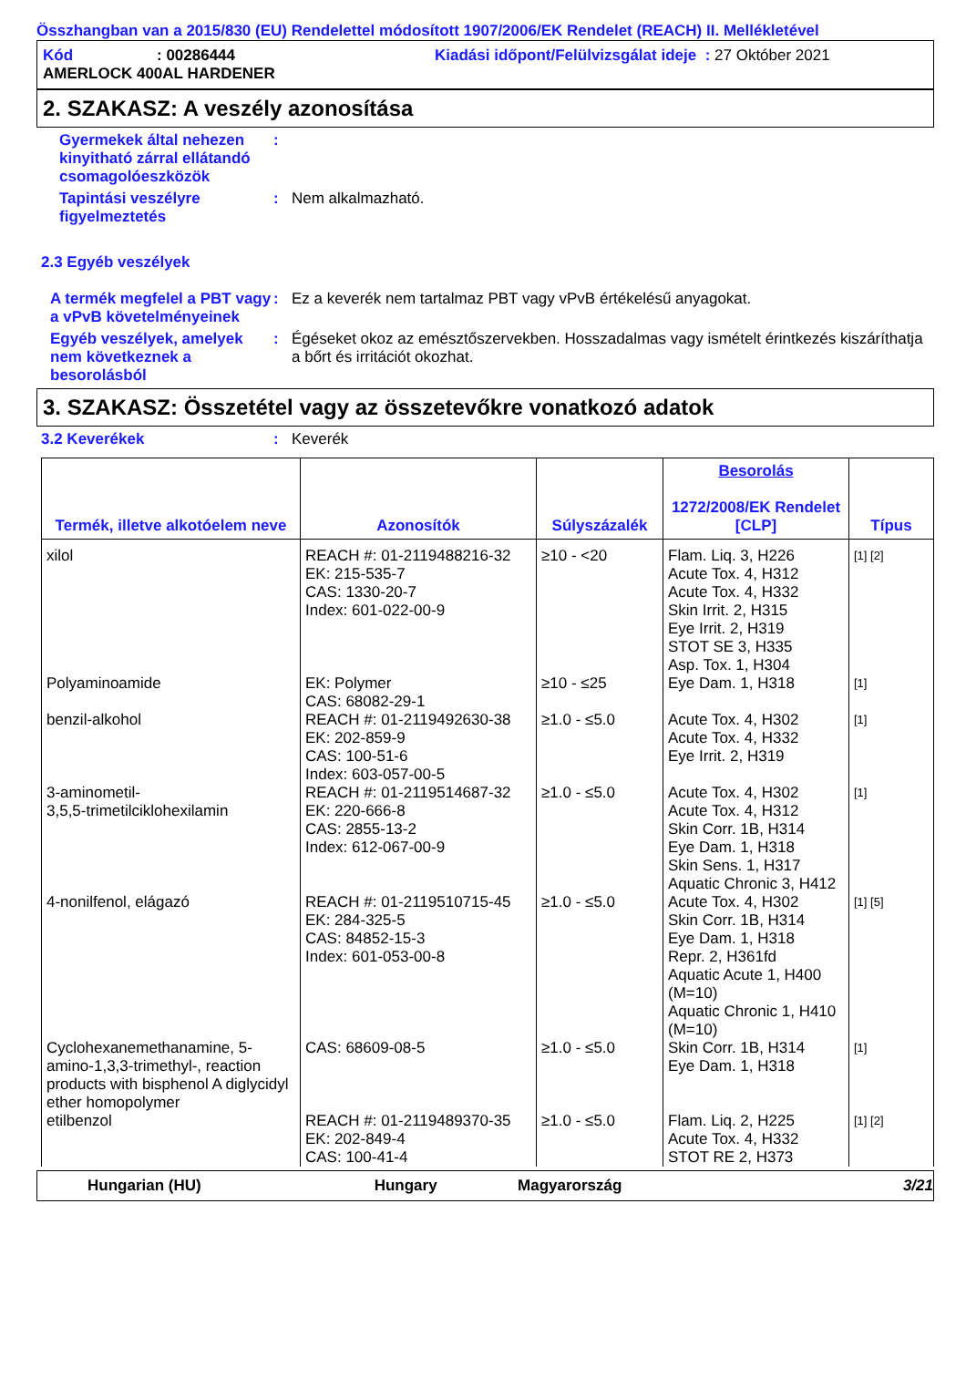Összhangban van a 2015/830 (EU) Rendelettel módosított 1907/2006/EK Rendelet (REACH) II. Mellékletével
Kód: 00286444 Kiadási időpont/Felülvizsgálat ideje : 27 Október 2021
AMERLOCK 400AL HARDENER
2. SZAKASZ: A veszély azonosítása
Gyermekek által nehezen kinyitható zárral ellátandó csomagolóeszközök
:
Tapintási veszélyre figyelmeztetés
: Nem alkalmazható.
2.3 Egyéb veszélyek
A termék megfelel a PBT vagy a vPvB követelményeinek
: Ez a keverék nem tartalmaz PBT vagy vPvB értékelésű anyagokat.
Egyéb veszélyek, amelyek nem következnek a besorolásból
: Égéseket okoz az emésztőszervekben. Hosszadalmas vagy ismételt érintkezés kiszáríthatja a bőrt és irritációt okozhat.
3. SZAKASZ: Összetétel vagy az összetevőkre vonatkozó adatok
3.2 Keverékek : Keverék
| Termék, illetve alkotóelem neve | Azonosítók | Súlyszázalék | Besorolás 1272/2008/EK Rendelet [CLP] | Típus |
| --- | --- | --- | --- | --- |
| xilol | REACH #: 01-2119488216-32 EK: 215-535-7 CAS: 1330-20-7 Index: 601-022-00-9 | ≥10 - <20 | Flam. Liq. 3, H226 Acute Tox. 4, H312 Acute Tox. 4, H332 Skin Irrit. 2, H315 Eye Irrit. 2, H319 STOT SE 3, H335 Asp. Tox. 1, H304 | [1] [2] |
| Polyaminoamide | EK: Polymer CAS: 68082-29-1 | ≥10 - ≤25 | Eye Dam. 1, H318 | [1] |
| benzil-alkohol | REACH #: 01-2119492630-38 EK: 202-859-9 CAS: 100-51-6 Index: 603-057-00-5 | ≥1.0 - ≤5.0 | Acute Tox. 4, H302 Acute Tox. 4, H332 Eye Irrit. 2, H319 | [1] |
| 3-aminometil- 3,5,5-trimetilciklohexilamin | REACH #: 01-2119514687-32 EK: 220-666-8 CAS: 2855-13-2 Index: 612-067-00-9 | ≥1.0 - ≤5.0 | Acute Tox. 4, H302 Acute Tox. 4, H312 Skin Corr. 1B, H314 Eye Dam. 1, H318 Skin Sens. 1, H317 Aquatic Chronic 3, H412 | [1] |
| 4-nonilfenol, elágazó | REACH #: 01-2119510715-45 EK: 284-325-5 CAS: 84852-15-3 Index: 601-053-00-8 | ≥1.0 - ≤5.0 | Acute Tox. 4, H302 Skin Corr. 1B, H314 Eye Dam. 1, H318 Repr. 2, H361fd Aquatic Acute 1, H400 (M=10) Aquatic Chronic 1, H410 (M=10) | [1] [5] |
| Cyclohexanemethanamine, 5-amino-1,3,3-trimethyl-, reaction products with bisphenol A diglycidyl ether homopolymer | CAS: 68609-08-5 | ≥1.0 - ≤5.0 | Skin Corr. 1B, H314 Eye Dam. 1, H318 | [1] |
| etilbenzol | REACH #: 01-2119489370-35 EK: 202-849-4 CAS: 100-41-4 | ≥1.0 - ≤5.0 | Flam. Liq. 2, H225 Acute Tox. 4, H332 STOT RE 2, H373 | [1] [2] |
Hungarian (HU) Hungary Magyarország 3/21